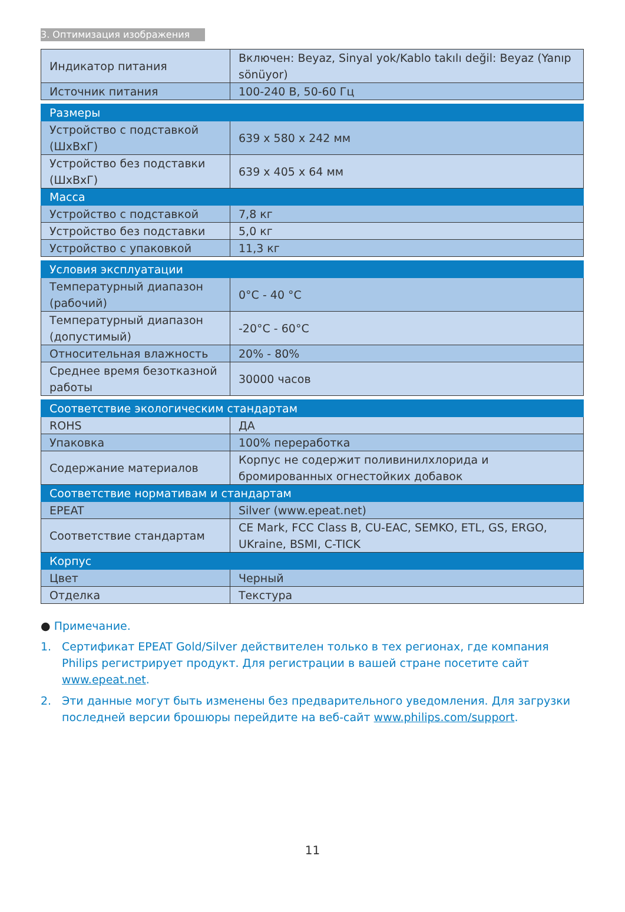3. Оптимизация изображения
| Индикатор питания | Включен: Beyaz, Sinyal yok/Kablo takılı değil: Beyaz (Yanıp sönüyor) |
| Источник питания | 100-240 В, 50-60 Гц |
| Размеры | |
| Устройство с подставкой (ШxВxГ) | 639 x 580 x 242 мм |
| Устройство без подставки (ШxВxГ) | 639 x 405 x 64 мм |
| Масса | |
| Устройство с подставкой | 7,8 кг |
| Устройство без подставки | 5,0 кг |
| Устройство с упаковкой | 11,3 кг |
| Условия эксплуатации | |
| Температурный диапазон (рабочий) | 0°C - 40 °C |
| Температурный диапазон (допустимый) | -20°C - 60°C |
| Относительная влажность | 20% - 80% |
| Среднее время безотказной работы | 30000 часов |
| Соответствие экологическим стандартам | |
| ROHS | ДА |
| Упаковка | 100% переработка |
| Содержание материалов | Корпус не содержит поливинилхлорида и бромированных огнестойких добавок |
| Соответствие нормативам и стандартам | |
| EPEAT | Silver (www.epeat.net) |
| Соответствие стандартам | CE Mark, FCC Class B, CU-EAC, SEMKO, ETL, GS, ERGO, UKraine, BSMI, C-TICK |
| Корпус | |
| Цвет | Черный |
| Отделка | Текстура |
● Примечание.
1. Сертификат EPEAT Gold/Silver действителен только в тех регионах, где компания Philips регистрирует продукт. Для регистрации в вашей стране посетите сайт www.epeat.net.
2. Эти данные могут быть изменены без предварительного уведомления. Для загрузки последней версии брошюры перейдите на веб-сайт www.philips.com/support.
11